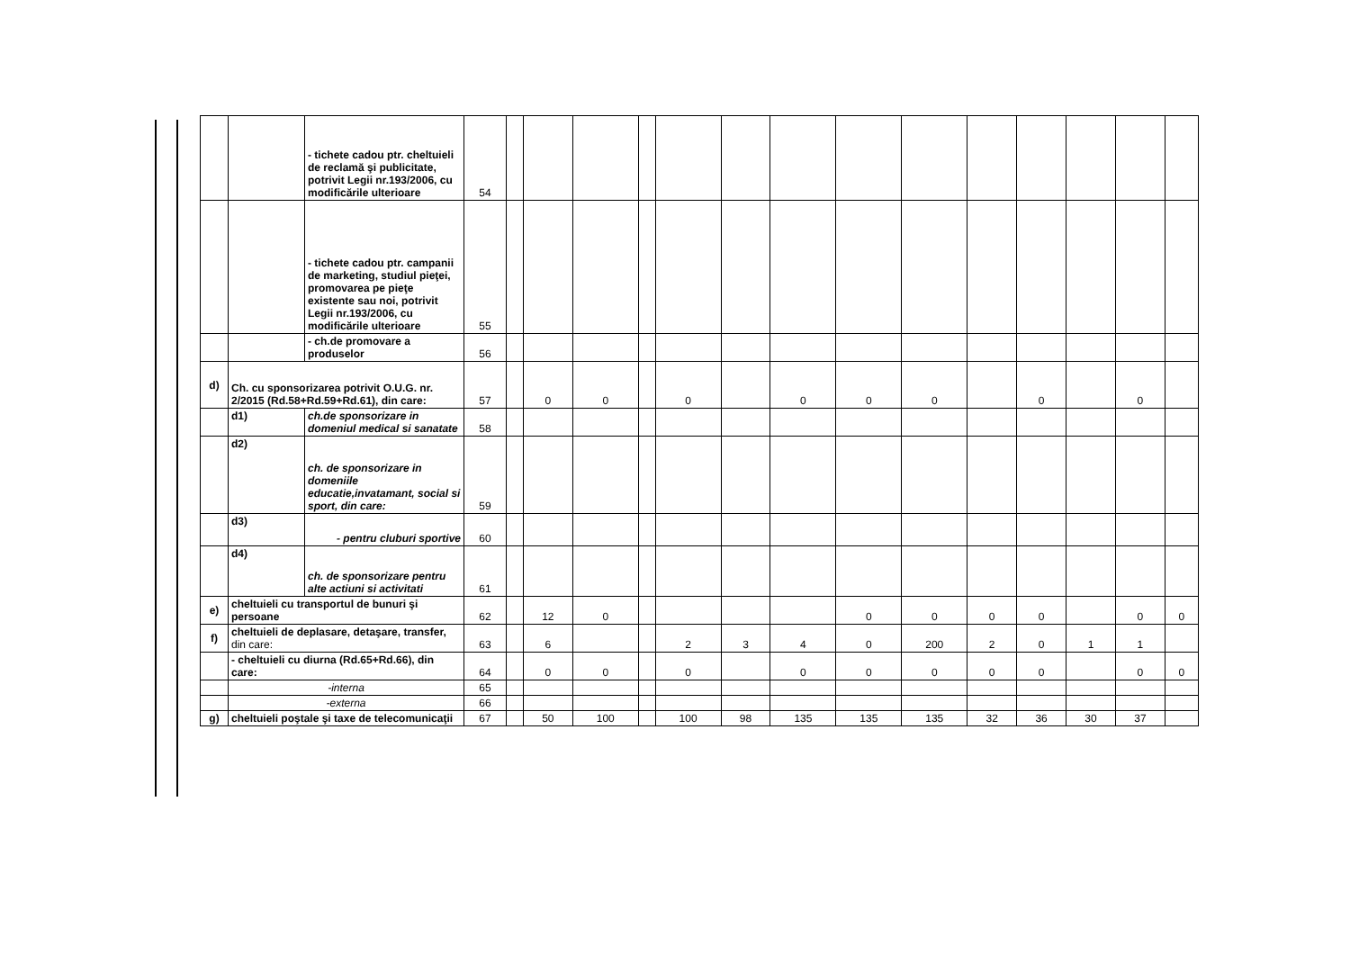| | | - tichete cadou ptr. cheltuieli de reclamă şi publicitate, potrivit Legii nr.193/2006, cu modificările ulterioare | 54 | | | | | | | | | | | | | | |
| | | - tichete cadou ptr. campanii de marketing, studiul pieţei, promovarea pe pieţe existente sau noi, potrivit Legii nr.193/2006, cu modificările ulterioare | 55 | | | | | | | | | | | | | | |
| | | - ch.de promovare a produselor | 56 | | | | | | | | | | | | | | |
| d) | Ch. cu sponsorizarea potrivit O.U.G. nr. 2/2015 (Rd.58+Rd.59+Rd.61), din care: | | 57 | | 0 | 0 | | 0 | | 0 | 0 | 0 | | 0 | | 0 | |
| | d1) | ch.de sponsorizare in domeniul medical si sanatate | 58 | | | | | | | | | | | | | | |
| | d2) | ch. de sponsorizare in domeniile educatie,invatamant, social si sport, din care: | 59 | | | | | | | | | | | | | | |
| | d3) | - pentru cluburi sportive | 60 | | | | | | | | | | | | | | |
| | d4) | ch. de sponsorizare pentru alte actiuni si activitati | 61 | | | | | | | | | | | | | | |
| e) | cheltuieli cu transportul de bunuri şi persoane | | 62 | | 12 | 0 | | | | | 0 | 0 | 0 | 0 | | 0 | 0 |
| f) | cheltuieli de deplasare, detaşare, transfer, din care: | | 63 | | 6 | | | 2 | 3 | 4 | 0 | 200 | 2 | 0 | 1 | 1 | |
| | - cheltuieli cu diurna (Rd.65+Rd.66), din care: | | 64 | | 0 | 0 | | 0 | | 0 | 0 | 0 | 0 | 0 | | 0 | 0 |
| | -interna | | 65 | | | | | | | | | | | | | | |
| | -externa | | 66 | | | | | | | | | | | | | | |
| g) | cheltuieli poştale şi taxe de telecomunicaţii | | 67 | | 50 | 100 | | 100 | 98 | 135 | 135 | 135 | 32 | 36 | 30 | 37 | |